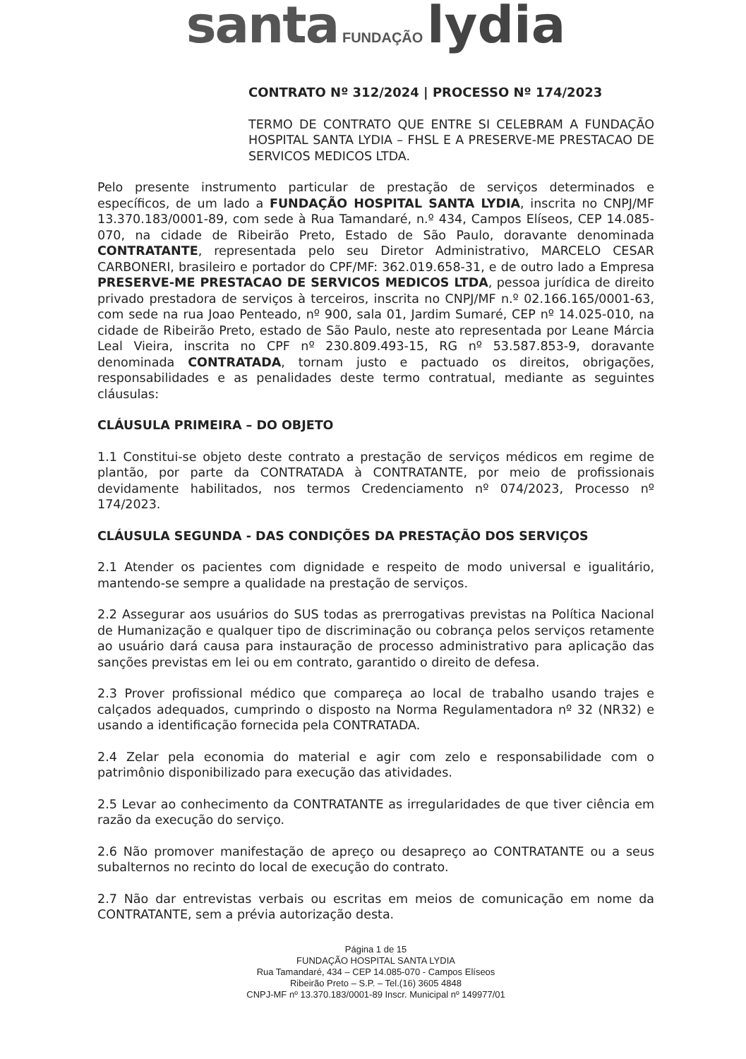santa FUNDAÇÃO lydia
CONTRATO Nº 312/2024 | PROCESSO Nº 174/2023
TERMO DE CONTRATO QUE ENTRE SI CELEBRAM A FUNDAÇÃO HOSPITAL SANTA LYDIA – FHSL E A PRESERVE-ME PRESTACAO DE SERVICOS MEDICOS LTDA.
Pelo presente instrumento particular de prestação de serviços determinados e específicos, de um lado a FUNDAÇÃO HOSPITAL SANTA LYDIA, inscrita no CNPJ/MF 13.370.183/0001-89, com sede à Rua Tamandaré, n.º 434, Campos Elíseos, CEP 14.085-070, na cidade de Ribeirão Preto, Estado de São Paulo, doravante denominada CONTRATANTE, representada pelo seu Diretor Administrativo, MARCELO CESAR CARBONERI, brasileiro e portador do CPF/MF: 362.019.658-31, e de outro lado a Empresa PRESERVE-ME PRESTACAO DE SERVICOS MEDICOS LTDA, pessoa jurídica de direito privado prestadora de serviços à terceiros, inscrita no CNPJ/MF n.º 02.166.165/0001-63, com sede na rua Joao Penteado, nº 900, sala 01, Jardim Sumaré, CEP nº 14.025-010, na cidade de Ribeirão Preto, estado de São Paulo, neste ato representada por Leane Márcia Leal Vieira, inscrita no CPF nº 230.809.493-15, RG nº 53.587.853-9, doravante denominada CONTRATADA, tornam justo e pactuado os direitos, obrigações, responsabilidades e as penalidades deste termo contratual, mediante as seguintes cláusulas:
CLÁUSULA PRIMEIRA – DO OBJETO
1.1 Constitui-se objeto deste contrato a prestação de serviços médicos em regime de plantão, por parte da CONTRATADA à CONTRATANTE, por meio de profissionais devidamente habilitados, nos termos Credenciamento nº 074/2023, Processo nº 174/2023.
CLÁUSULA SEGUNDA - DAS CONDIÇÕES DA PRESTAÇÃO DOS SERVIÇOS
2.1 Atender os pacientes com dignidade e respeito de modo universal e igualitário, mantendo-se sempre a qualidade na prestação de serviços.
2.2 Assegurar aos usuários do SUS todas as prerrogativas previstas na Política Nacional de Humanização e qualquer tipo de discriminação ou cobrança pelos serviços retamente ao usuário dará causa para instauração de processo administrativo para aplicação das sanções previstas em lei ou em contrato, garantido o direito de defesa.
2.3 Prover profissional médico que compareça ao local de trabalho usando trajes e calçados adequados, cumprindo o disposto na Norma Regulamentadora nº 32 (NR32) e usando a identificação fornecida pela CONTRATADA.
2.4 Zelar pela economia do material e agir com zelo e responsabilidade com o patrimônio disponibilizado para execução das atividades.
2.5 Levar ao conhecimento da CONTRATANTE as irregularidades de que tiver ciência em razão da execução do serviço.
2.6 Não promover manifestação de apreço ou desapreço ao CONTRATANTE ou a seus subalternos no recinto do local de execução do contrato.
2.7 Não dar entrevistas verbais ou escritas em meios de comunicação em nome da CONTRATANTE, sem a prévia autorização desta.
Página 1 de 15
FUNDAÇÃO HOSPITAL SANTA LYDIA
Rua Tamandaré, 434 – CEP 14.085-070 - Campos Elíseos
Ribeirão Preto – S.P. – Tel.(16) 3605 4848
CNPJ-MF nº 13.370.183/0001-89 Inscr. Municipal nº 149977/01